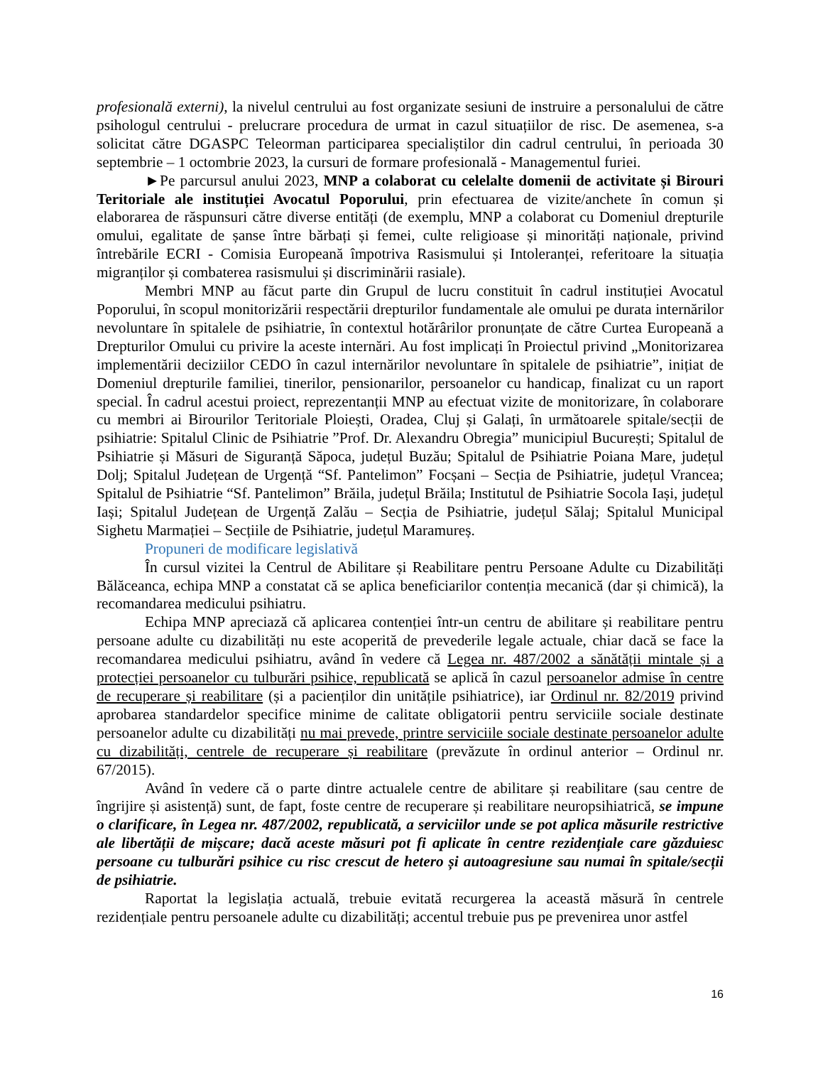profesională externi), la nivelul centrului au fost organizate sesiuni de instruire a personalului de către psihologul centrului - prelucrare procedura de urmat in cazul situațiilor de risc. De asemenea, s-a solicitat către DGASPC Teleorman participarea specialiștilor din cadrul centrului, în perioada 30 septembrie – 1 octombrie 2023, la cursuri de formare profesională - Managementul furiei.
►Pe parcursul anului 2023, MNP a colaborat cu celelalte domenii de activitate și Birouri Teritoriale ale instituției Avocatul Poporului, prin efectuarea de vizite/anchete în comun și elaborarea de răspunsuri către diverse entități (de exemplu, MNP a colaborat cu Domeniul drepturile omului, egalitate de șanse între bărbați și femei, culte religioase și minorități naționale, privind întrebările ECRI - Comisia Europeană împotriva Rasismului și Intoleranței, referitoare la situația migranților și combaterea rasismului și discriminării rasiale).
Membri MNP au făcut parte din Grupul de lucru constituit în cadrul instituției Avocatul Poporului, în scopul monitorizării respectării drepturilor fundamentale ale omului pe durata internărilor nevoluntare în spitalele de psihiatrie, în contextul hotărârilor pronunțate de către Curtea Europeană a Drepturilor Omului cu privire la aceste internări. Au fost implicați în Proiectul privind „Monitorizarea implementării deciziilor CEDO în cazul internărilor nevoluntare în spitalele de psihiatrie”, inițiat de Domeniul drepturile familiei, tinerilor, pensionarilor, persoanelor cu handicap, finalizat cu un raport special. În cadrul acestui proiect, reprezentanții MNP au efectuat vizite de monitorizare, în colaborare cu membri ai Birourilor Teritoriale Ploiești, Oradea, Cluj și Galați, în următoarele spitale/secții de psihiatrie: Spitalul Clinic de Psihiatrie ”Prof. Dr. Alexandru Obregia” municipiul București; Spitalul de Psihiatrie și Măsuri de Siguranță Săpoca, județul Buzău; Spitalul de Psihiatrie Poiana Mare, județul Dolj; Spitalul Județean de Urgență “Sf. Pantelimon” Focșani – Secția de Psihiatrie, județul Vrancea; Spitalul de Psihiatrie “Sf. Pantelimon” Brăila, județul Brăila; Institutul de Psihiatrie Socola Iași, județul Iași; Spitalul Județean de Urgență Zalău – Secția de Psihiatrie, județul Sălaj; Spitalul Municipal Sighetu Marmației – Secțiile de Psihiatrie, județul Maramureș.
Propuneri de modificare legislativă
În cursul vizitei la Centrul de Abilitare și Reabilitare pentru Persoane Adulte cu Dizabilități Bălăceanca, echipa MNP a constatat că se aplica beneficiarilor contenția mecanică (dar și chimică), la recomandarea medicului psihiatru.
Echipa MNP apreciază că aplicarea contenției într-un centru de abilitare și reabilitare pentru persoane adulte cu dizabilități nu este acoperită de prevederile legale actuale, chiar dacă se face la recomandarea medicului psihiatru, având în vedere că Legea nr. 487/2002 a sănătății mintale și a protecției persoanelor cu tulburări psihice, republicată se aplică în cazul persoanelor admise în centre de recuperare și reabilitare (și a pacienților din unitățile psihiatrice), iar Ordinul nr. 82/2019 privind aprobarea standardelor specifice minime de calitate obligatorii pentru serviciile sociale destinate persoanelor adulte cu dizabilități nu mai prevede, printre serviciile sociale destinate persoanelor adulte cu dizabilități, centrele de recuperare și reabilitare (prevăzute în ordinul anterior – Ordinul nr. 67/2015).
Având în vedere că o parte dintre actualele centre de abilitare și reabilitare (sau centre de îngrijire și asistență) sunt, de fapt, foste centre de recuperare și reabilitare neuropsihiatrică, se impune o clarificare, în Legea nr. 487/2002, republicată, a serviciilor unde se pot aplica măsurile restrictive ale libertății de mișcare; dacă aceste măsuri pot fi aplicate în centre rezidențiale care găzduiesc persoane cu tulburări psihice cu risc crescut de hetero și autoagresiune sau numai în spitale/secții de psihiatrie.
Raportat la legislația actuală, trebuie evitată recurgerea la această măsură în centrele rezidențiale pentru persoanele adulte cu dizabilități; accentul trebuie pus pe prevenirea unor astfel
16